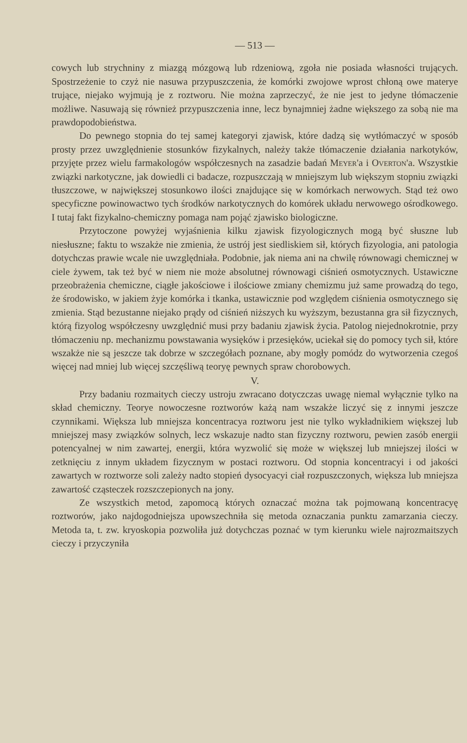— 513 —
cowych lub strychniny z miazgą mózgową lub rdzeniową, zgoła nie posiada własności trujących. Spostrzeżenie to czyż nie nasuwa przypuszczenia, że komórki zwojowe wprost chłoną owe materye trujące, niejako wyjmują je z roztworu. Nie można zaprzeczyć, że nie jest to jedyne tłómaczenie możliwe. Nasuwają się również przypuszczenia inne, lecz bynajmniej żadne większego za sobą nie ma prawdopodobieństwa.
Do pewnego stopnia do tej samej kategoryi zjawisk, które dadzą się wytłómaczyć w sposób prosty przez uwzględnienie stosunków fizykalnych, należy także tłómaczenie działania narkotyków, przyjęte przez wielu farmakologów współczesnych na zasadzie badań Meyer'a i Overton'a. Wszystkie związki narkotyczne, jak dowiedli ci badacze, rozpuszczają w mniejszym lub większym stopniu związki tłuszczowe, w największej stosunkowo ilości znajdujące się w komórkach nerwowych. Stąd też owo specyficzne powinowactwo tych środków narkotycznych do komórek układu nerwowego ośrodkowego. I tutaj fakt fizykalno-chemiczny pomaga nam pojąć zjawisko biologiczne.
Przytoczone powyżej wyjaśnienia kilku zjawisk fizyologicznych mogą być słuszne lub niesłuszne; faktu to wszakże nie zmienia, że ustrój jest siedliskiem sił, których fizyologia, ani patologia dotychczas prawie wcale nie uwzględniała. Podobnie, jak niema ani na chwilę równowagi chemicznej w ciele żywem, tak też być w niem nie może absolutnej równowagi ciśnień osmotycznych. Ustawiczne przeobrażenia chemiczne, ciągłe jakościowe i ilościowe zmiany chemizmu już same prowadzą do tego, że środowisko, w jakiem żyje komórka i tkanka, ustawicznie pod względem ciśnienia osmotycznego się zmienia. Stąd bezustanne niejako prądy od ciśnień niższych ku wyższym, bezustanna gra sił fizycznych, którą fizyolog współczesny uwzględnić musi przy badaniu zjawisk życia. Patolog niejednokrotnie, przy tłómaczeniu np. mechanizmu powstawania wysięków i przesięków, uciekał się do pomocy tych sił, które wszakże nie są jeszcze tak dobrze w szczegółach poznane, aby mogły pomódz do wytworzenia czegoś więcej nad mniej lub więcej szczęśliwą teoryę pewnych spraw chorobowych.
V.
Przy badaniu rozmaitych cieczy ustroju zwracano dotyczczas uwagę niemal wyłącznie tylko na skład chemiczny. Teorye nowoczesne roztworów każą nam wszakże liczyć się z innymi jeszcze czynnikami. Większa lub mniejsza koncentracya roztworu jest nie tylko wykładnikiem większej lub mniejszej masy związków solnych, lecz wskazuje nadto stan fizyczny roztworu, pewien zasób energii potencyalnej w nim zawartej, energii, która wyzwolić się może w większej lub mniejszej ilości w zetknięciu z innym układem fizycznym w postaci roztworu. Od stopnia koncentracyi i od jakości zawartych w roztworze soli zależy nadto stopień dysocyacyi ciał rozpuszczonych, większa lub mniejsza zawartość cząsteczek rozszczepionych na jony.
Ze wszystkich metod, zapomocą których oznaczać można tak pojmowaną koncentracyę roztworów, jako najdogodniejsza upowszechniła się metoda oznaczania punktu zamarzania cieczy. Metoda ta, t. zw. kryoskopia pozwoliła już dotychczas poznać w tym kierunku wiele najrozmaitszych cieczy i przyczyniła